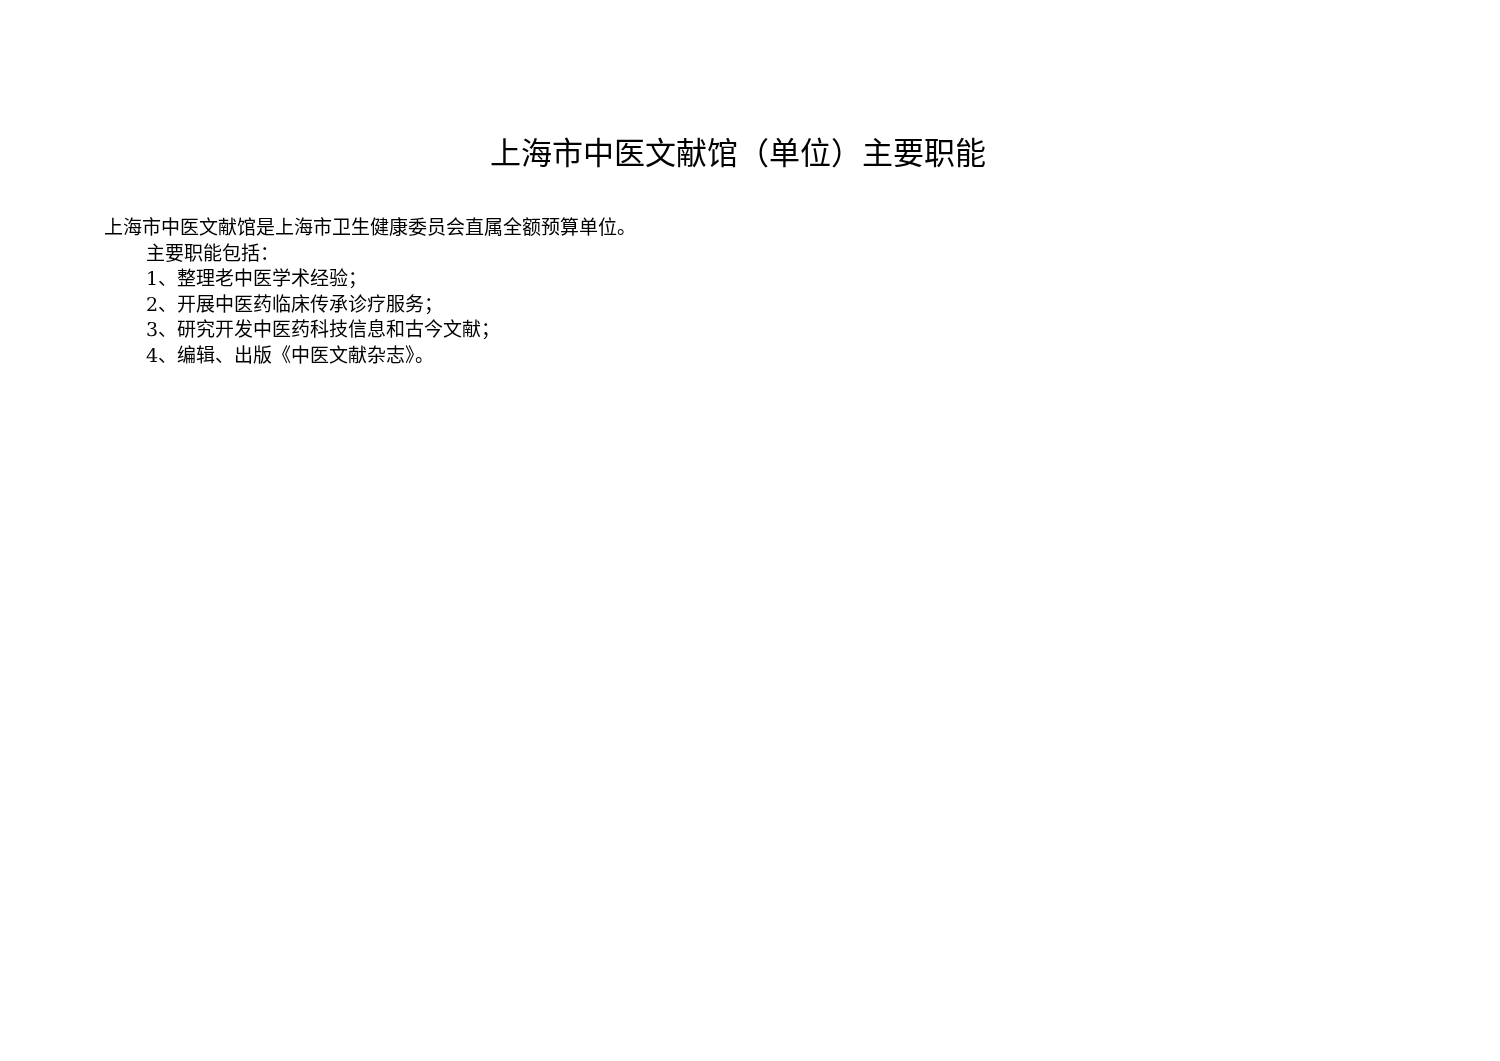上海市中医文献馆（单位）主要职能
上海市中医文献馆是上海市卫生健康委员会直属全额预算单位。
主要职能包括：
1、整理老中医学术经验；
2、开展中医药临床传承诊疗服务；
3、研究开发中医药科技信息和古今文献；
4、编辑、出版《中医文献杂志》。